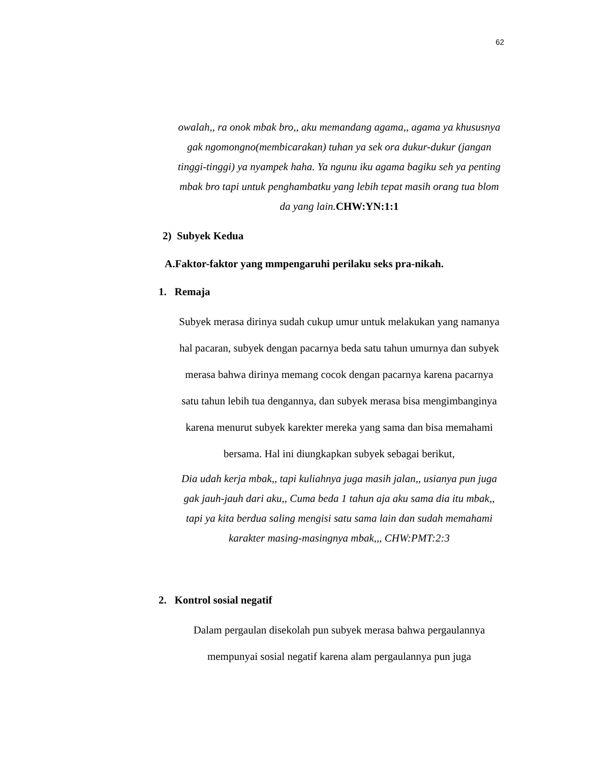62
owalah,, ra onok mbak bro,, aku memandang agama,, agama ya khususnya gak ngomongno(membicarakan) tuhan ya sek ora dukur-dukur (jangan tinggi-tinggi) ya nyampek haha. Ya ngunu iku agama bagiku seh ya penting mbak bro tapi untuk penghambatku yang lebih tepat masih orang tua blom da yang lain.CHW:YN:1:1
2) Subyek Kedua
A.Faktor-faktor yang mmpengaruhi perilaku seks pra-nikah.
1. Remaja
Subyek merasa dirinya sudah cukup umur untuk melakukan yang namanya hal pacaran, subyek dengan pacarnya beda satu tahun umurnya dan subyek merasa bahwa dirinya memang cocok dengan pacarnya karena pacarnya satu tahun lebih tua dengannya, dan subyek merasa bisa mengimbanginya karena menurut subyek karekter mereka yang sama dan bisa memahami bersama. Hal ini diungkapkan subyek sebagai berikut,
Dia udah kerja mbak,, tapi kuliahnya juga masih jalan,, usianya pun juga gak jauh-jauh dari aku,, Cuma beda 1 tahun aja aku sama dia itu mbak,, tapi ya kita berdua saling mengisi satu sama lain dan sudah memahami karakter masing-masingnya mbak,,, CHW:PMT:2:3
2. Kontrol sosial negatif
Dalam pergaulan disekolah pun subyek merasa bahwa pergaulannya mempunyai sosial negatif karena alam pergaulannya pun juga